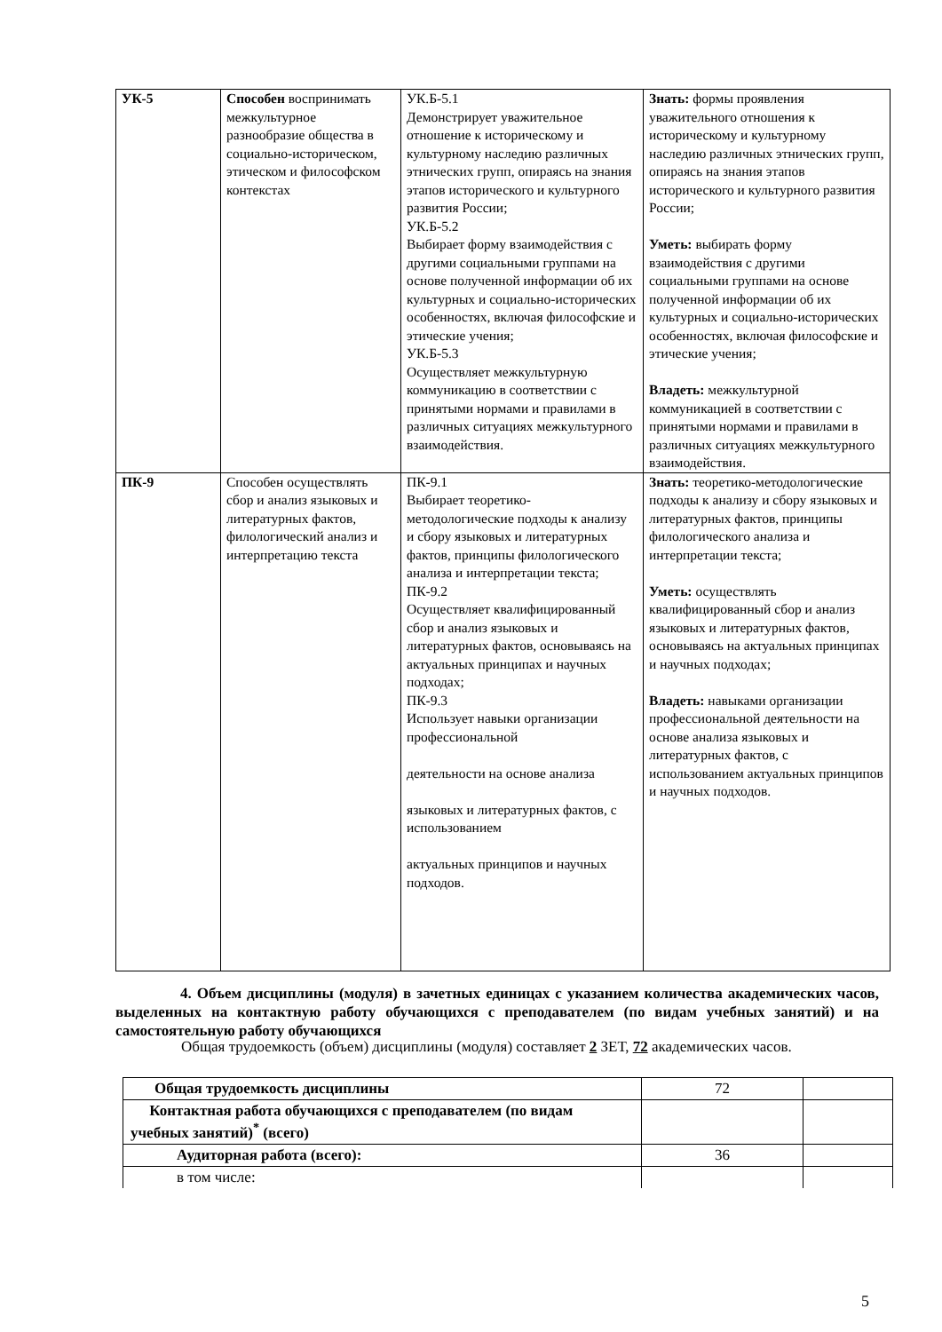| УК-5 | Способен воспринимать межкультурное разнообразие общества в социально-историческом, этическом и философском контекстах | УК.Б-5.1 Демонстрирует уважительное отношение к историческому и культурному наследию различных этнических групп, опираясь на знания этапов исторического и культурного развития России; УК.Б-5.2 Выбирает форму взаимодействия с другими социальными группами на основе полученной информации об их культурных и социально-исторических особенностях, включая философские и этические учения; УК.Б-5.3 Осуществляет межкультурную коммуникацию в соответствии с принятыми нормами и правилами в различных ситуациях межкультурного взаимодействия. | Знать: формы проявления уважительного отношения к историческому и культурному наследию различных этнических групп, опираясь на знания этапов исторического и культурного развития России; Уметь: выбирать форму взаимодействия с другими социальными группами на основе полученной информации об их культурных и социально-исторических особенностях, включая философские и этические учения; Владеть: межкультурной коммуникацией в соответствии с принятыми нормами и правилами в различных ситуациях межкультурного взаимодействия. |
| ПК-9 | Способен осуществлять сбор и анализ языковых и литературных фактов, филологический анализ и интерпретацию текста | ПК-9.1 Выбирает теоретико-методологические подходы к анализу и сбору языковых и литературных фактов, принципы филологического анализа и интерпретации текста; ПК-9.2 Осуществляет квалифицированный сбор и анализ языковых и литературных фактов, основываясь на актуальных принципах и научных подходах; ПК-9.3 Использует навыки организации профессиональной деятельности на основе анализа языковых и литературных фактов, с использованием актуальных принципов и научных подходов. | Знать: теоретико-методологические подходы к анализу и сбору языковых и литературных фактов, принципы филологического анализа и интерпретации текста; Уметь: осуществлять квалифицированный сбор и анализ языковых и литературных фактов, основываясь на актуальных принципах и научных подходах; Владеть: навыками организации профессиональной деятельности на основе анализа языковых и литературных фактов, с использованием актуальных принципов и научных подходов. |
4. Объем дисциплины (модуля) в зачетных единицах с указанием количества академических часов, выделенных на контактную работу обучающихся с преподавателем (по видам учебных занятий) и на самостоятельную работу обучающихся
Общая трудоемкость (объем) дисциплины (модуля) составляет 2 ЗЕТ, 72 академических часов.
| Общая трудоемкость дисциплины | 72 | |
| Контактная работа обучающихся с преподавателем (по видам учебных занятий)<sup>*</sup> (всего) | | |
| Аудиторная работа (всего): | 36 | |
| в том числе: | | |
5